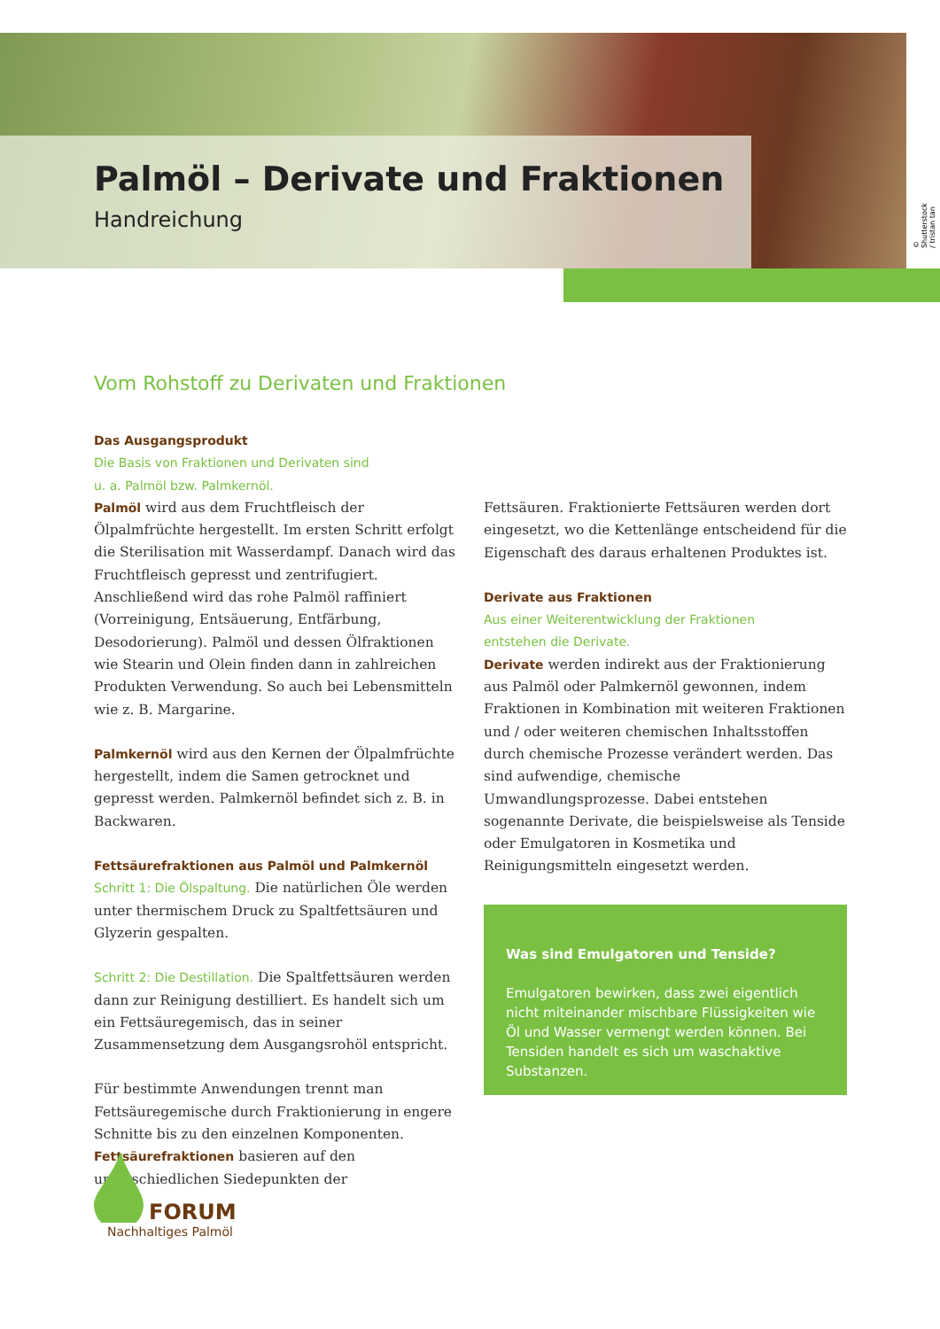© Shutterstock / tristan tan
Palmöl – Derivate und Fraktionen
Handreichung
Vom Rohstoff zu Derivaten und Fraktionen
Das Ausgangsprodukt
Die Basis von Fraktionen und Derivaten sind
u. a. Palmöl bzw. Palmkernöl.
Palmöl wird aus dem Fruchtfleisch der Ölpalmfrüchte hergestellt. Im ersten Schritt erfolgt die Sterilisation mit Wasserdampf. Danach wird das Fruchtfleisch gepresst und zentrifugiert. Anschließend wird das rohe Palmöl raffiniert (Vorreinigung, Entsäuerung, Entfärbung, Desodorierung). Palmöl und dessen Ölfraktionen wie Stearin und Olein finden dann in zahlreichen Produkten Verwendung. So auch bei Lebensmitteln wie z. B. Margarine.
Palmkernöl wird aus den Kernen der Ölpalmfrüchte hergestellt, indem die Samen getrocknet und gepresst werden. Palmkernöl befindet sich z. B. in Backwaren.
Fettsäurefraktionen aus Palmöl und Palmkernöl
Schritt 1: Die Ölspaltung. Die natürlichen Öle werden unter thermischem Druck zu Spaltfettsäuren und Glyzerin gespalten.
Schritt 2: Die Destillation. Die Spaltfettsäuren werden dann zur Reinigung destilliert. Es handelt sich um ein Fettsäuregemisch, das in seiner Zusammensetzung dem Ausgangsrohöl entspricht.
Für bestimmte Anwendungen trennt man Fettsäuregemische durch Fraktionierung in engere Schnitte bis zu den einzelnen Komponenten. Fettsäurefraktionen basieren auf den unterschiedlichen Siedepunkten der
Fettsäuren. Fraktionierte Fettsäuren werden dort eingesetzt, wo die Kettenlänge entscheidend für die Eigenschaft des daraus erhaltenen Produktes ist.
Derivate aus Fraktionen
Aus einer Weiterentwicklung der Fraktionen
entstehen die Derivate.
Derivate werden indirekt aus der Fraktionierung aus Palmöl oder Palmkernöl gewonnen, indem Fraktionen in Kombination mit weiteren Fraktionen und / oder weiteren chemischen Inhaltsstoffen durch chemische Prozesse verändert werden. Das sind aufwendige, chemische Umwandlungsprozesse. Dabei entstehen sogenannte Derivate, die beispielsweise als Tenside oder Emulgatoren in Kosmetika und Reinigungsmitteln eingesetzt werden.
Was sind Emulgatoren und Tenside?
Emulgatoren bewirken, dass zwei eigentlich nicht miteinander mischbare Flüssigkeiten wie Öl und Wasser vermengt werden können. Bei Tensiden handelt es sich um waschaktive Substanzen.
FORUM
Nachhaltiges Palmöl